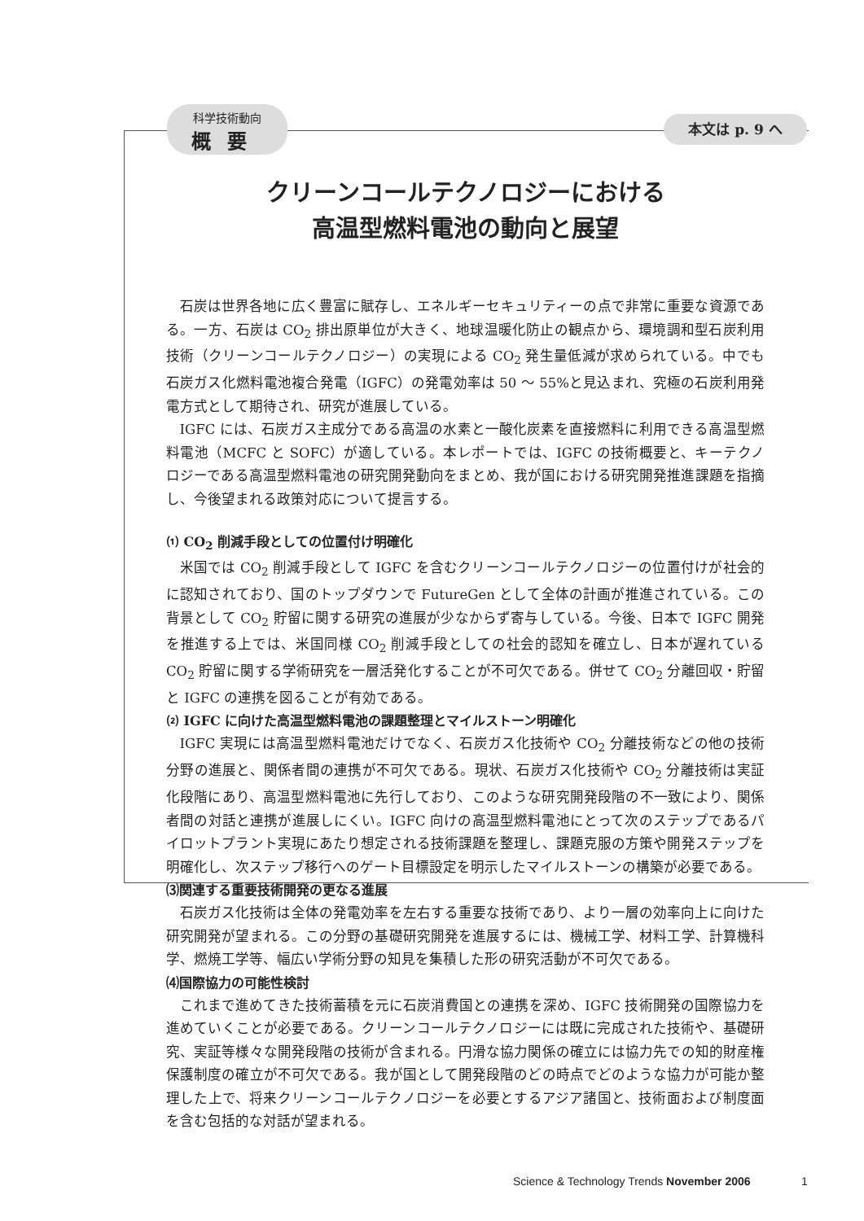科学技術動向
概要
本文は p. 9 へ
クリーンコールテクノロジーにおける
高温型燃料電池の動向と展望
石炭は世界各地に広く豊富に賦存し、エネルギーセキュリティーの点で非常に重要な資源である。一方、石炭は CO<sub>2</sub> 排出原単位が大きく、地球温暖化防止の観点から、環境調和型石炭利用技術（クリーンコールテクノロジー）の実現による CO<sub>2</sub> 発生量低減が求められている。中でも石炭ガス化燃料電池複合発電（IGFC）の発電効率は 50 〜 55%と見込まれ、究極の石炭利用発電方式として期待され、研究が進展している。
IGFC には、石炭ガス主成分である高温の水素と一酸化炭素を直接燃料に利用できる高温型燃料電池（MCFC と SOFC）が適している。本レポートでは、IGFC の技術概要と、キーテクノロジーである高温型燃料電池の研究開発動向をまとめ、我が国における研究開発推進課題を指摘し、今後望まれる政策対応について提言する。
⑴ CO<sub>2</sub> 削減手段としての位置付け明確化
米国では CO<sub>2</sub> 削減手段として IGFC を含むクリーンコールテクノロジーの位置付けが社会的に認知されており、国のトップダウンで FutureGen として全体の計画が推進されている。この背景として CO<sub>2</sub> 貯留に関する研究の進展が少なからず寄与している。今後、日本で IGFC 開発を推進する上では、米国同様 CO<sub>2</sub> 削減手段としての社会的認知を確立し、日本が遅れている CO<sub>2</sub> 貯留に関する学術研究を一層活発化することが不可欠である。併せて CO<sub>2</sub> 分離回収・貯留と IGFC の連携を図ることが有効である。
⑵ IGFC に向けた高温型燃料電池の課題整理とマイルストーン明確化
IGFC 実現には高温型燃料電池だけでなく、石炭ガス化技術や CO<sub>2</sub> 分離技術などの他の技術分野の進展と、関係者間の連携が不可欠である。現状、石炭ガス化技術や CO<sub>2</sub> 分離技術は実証化段階にあり、高温型燃料電池に先行しており、このような研究開発段階の不一致により、関係者間の対話と連携が進展しにくい。IGFC 向けの高温型燃料電池にとって次のステップであるパイロットプラント実現にあたり想定される技術課題を整理し、課題克服の方策や開発ステップを明確化し、次ステップ移行へのゲート目標設定を明示したマイルストーンの構築が必要である。
⑶関連する重要技術開発の更なる進展
石炭ガス化技術は全体の発電効率を左右する重要な技術であり、より一層の効率向上に向けた研究開発が望まれる。この分野の基礎研究開発を進展するには、機械工学、材料工学、計算機科学、燃焼工学等、幅広い学術分野の知見を集積した形の研究活動が不可欠である。
⑷国際協力の可能性検討
これまで進めてきた技術蓄積を元に石炭消費国との連携を深め、IGFC 技術開発の国際協力を進めていくことが必要である。クリーンコールテクノロジーには既に完成された技術や、基礎研究、実証等様々な開発段階の技術が含まれる。円滑な協力関係の確立には協力先での知的財産権保護制度の確立が不可欠である。我が国として開発段階のどの時点でどのような協力が可能か整理した上で、将来クリーンコールテクノロジーを必要とするアジア諸国と、技術面および制度面を含む包括的な対話が望まれる。
Science & Technology Trends November 2006
1